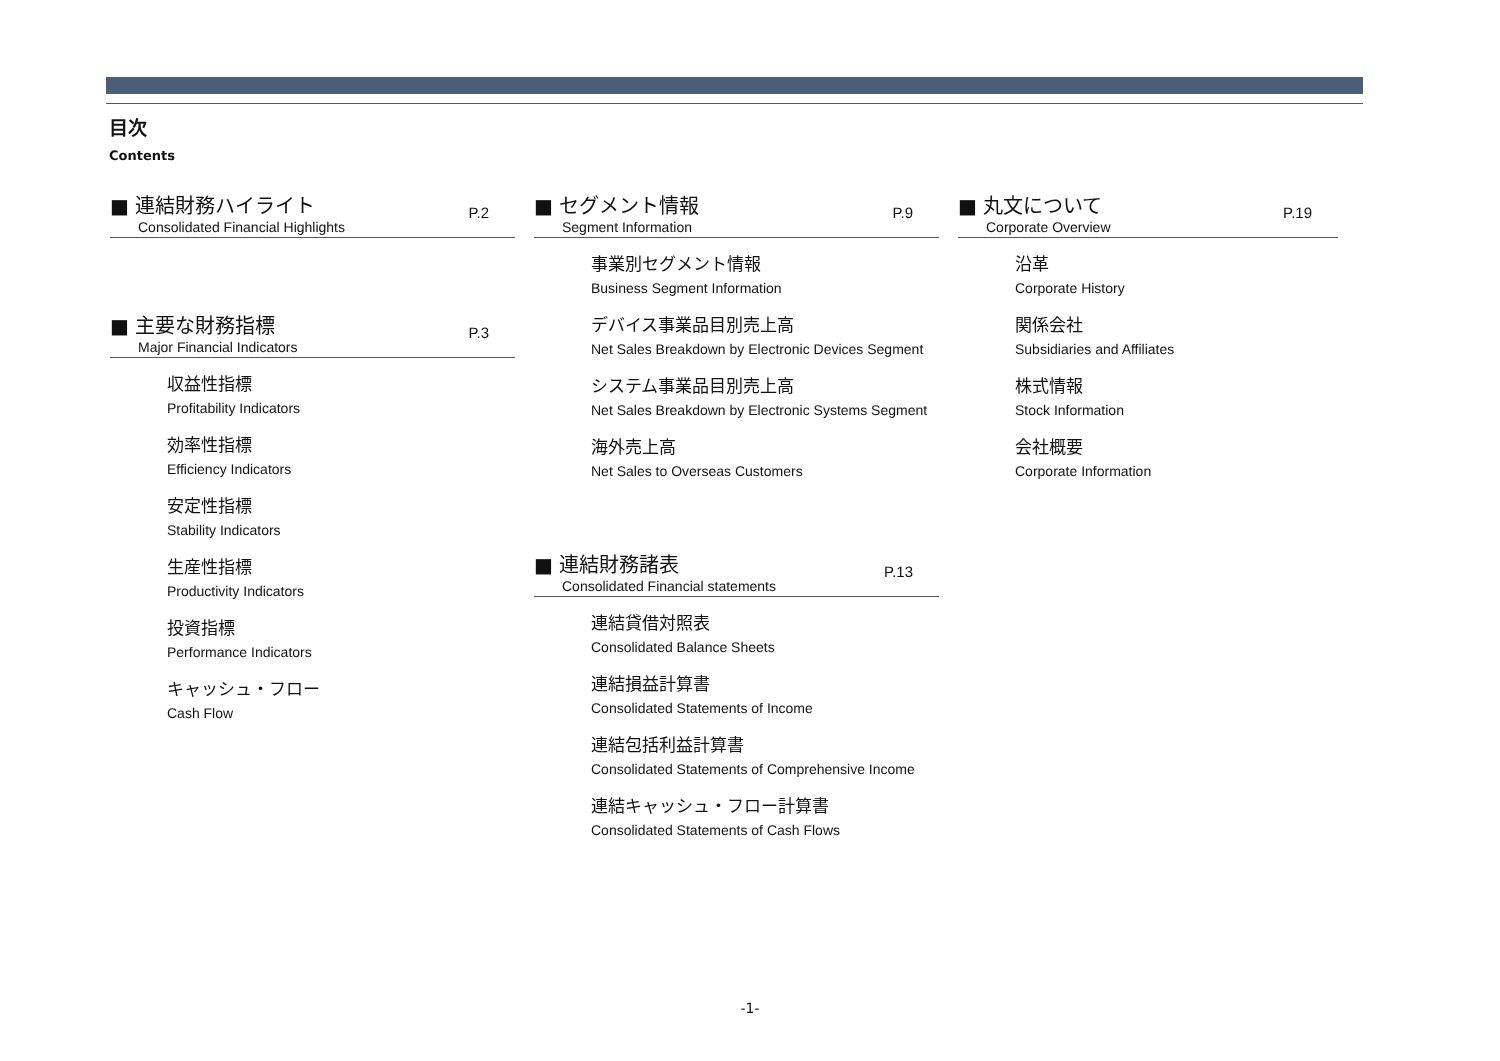目次
Contents
■ 連結財務ハイライト
Consolidated Financial Highlights
P.2
■ 主要な財務指標
Major Financial Indicators
P.3
収益性指標
Profitability Indicators
効率性指標
Efficiency Indicators
安定性指標
Stability Indicators
生産性指標
Productivity Indicators
投資指標
Performance Indicators
キャッシュ・フロー
Cash Flow
■ セグメント情報
Segment Information
P.9
事業別セグメント情報
Business Segment Information
デバイス事業品目別売上高
Net Sales Breakdown by Electronic Devices Segment
システム事業品目別売上高
Net Sales Breakdown by Electronic Systems Segment
海外売上高
Net Sales to Overseas Customers
■ 連結財務諸表
Consolidated Financial statements
P.13
連結貸借対照表
Consolidated Balance Sheets
連結損益計算書
Consolidated Statements of Income
連結包括利益計算書
Consolidated Statements of Comprehensive Income
連結キャッシュ・フロー計算書
Consolidated Statements of Cash Flows
■ 丸文について
Corporate Overview
P.19
沿革
Corporate History
関係会社
Subsidiaries and Affiliates
株式情報
Stock Information
会社概要
Corporate Information
-1-